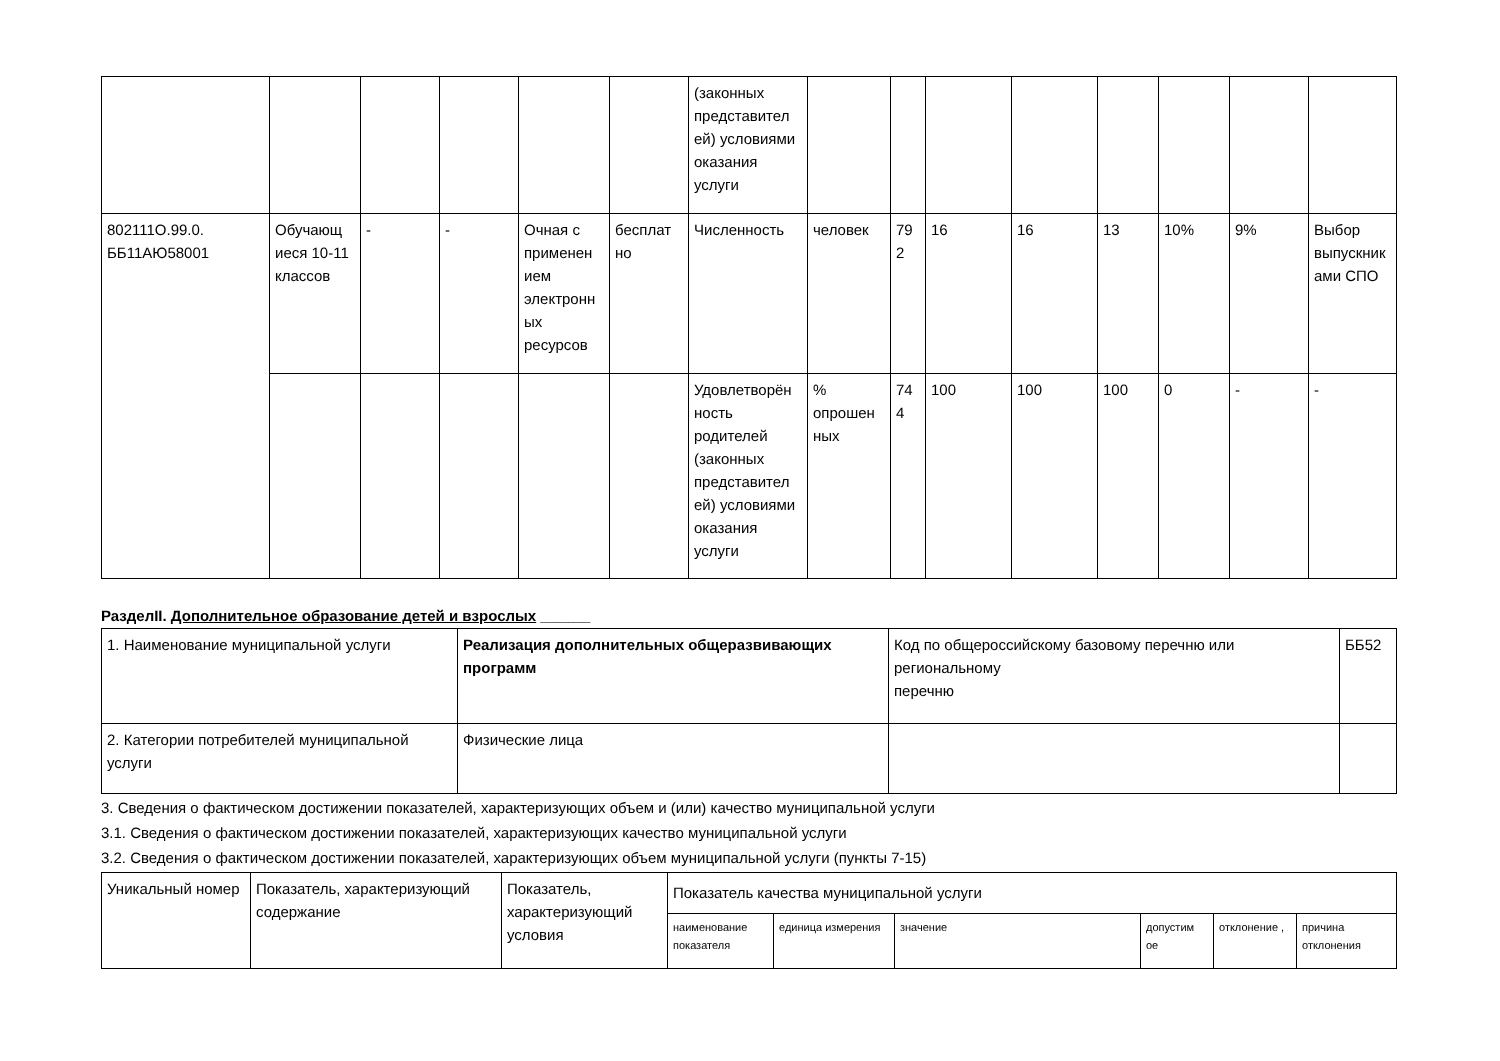| | | | | | | (законных представител ей) условиями оказания услуги | | | | | | | | |
| 802111О.99.0. ББ11АЮ58001 | Обучающ иеся 10-11 классов | - | - | Очная с применен ием электронн ых ресурсов | бесплат но | Численность | человек | 79 2 | 16 | 16 | 13 | 10% | 9% | Выбор выпускник ами СПО |
| | | | | | | Удовлетворён ность родителей (законных представител ей) условиями оказания услуги | % опрошен ных | 74 4 | 100 | 100 | 100 | 0 | - | - |
РазделII. Дополнительное образование детей и взрослых ______
| 1. Наименование муниципальной услуги | Реализация дополнительных общеразвивающих программ | Код по общероссийскому базовому перечню или региональному перечню | ББ52 |
| 2. Категории потребителей муниципальной услуги | Физические лица | | |
3. Сведения о фактическом достижении показателей, характеризующих объем и (или) качество муниципальной услуги
3.1. Сведения о фактическом достижении показателей, характеризующих качество муниципальной услуги
3.2. Сведения о фактическом достижении показателей, характеризующих объем муниципальной услуги (пункты 7-15)
| Уникальный номер | Показатель, характеризующий содержание | Показатель, характеризующий условия | Показатель качества муниципальной услуги | | | | | |
| | | | наименование показателя | единица измерения | значение | допустим ое | отклонение , | причина отклонения |